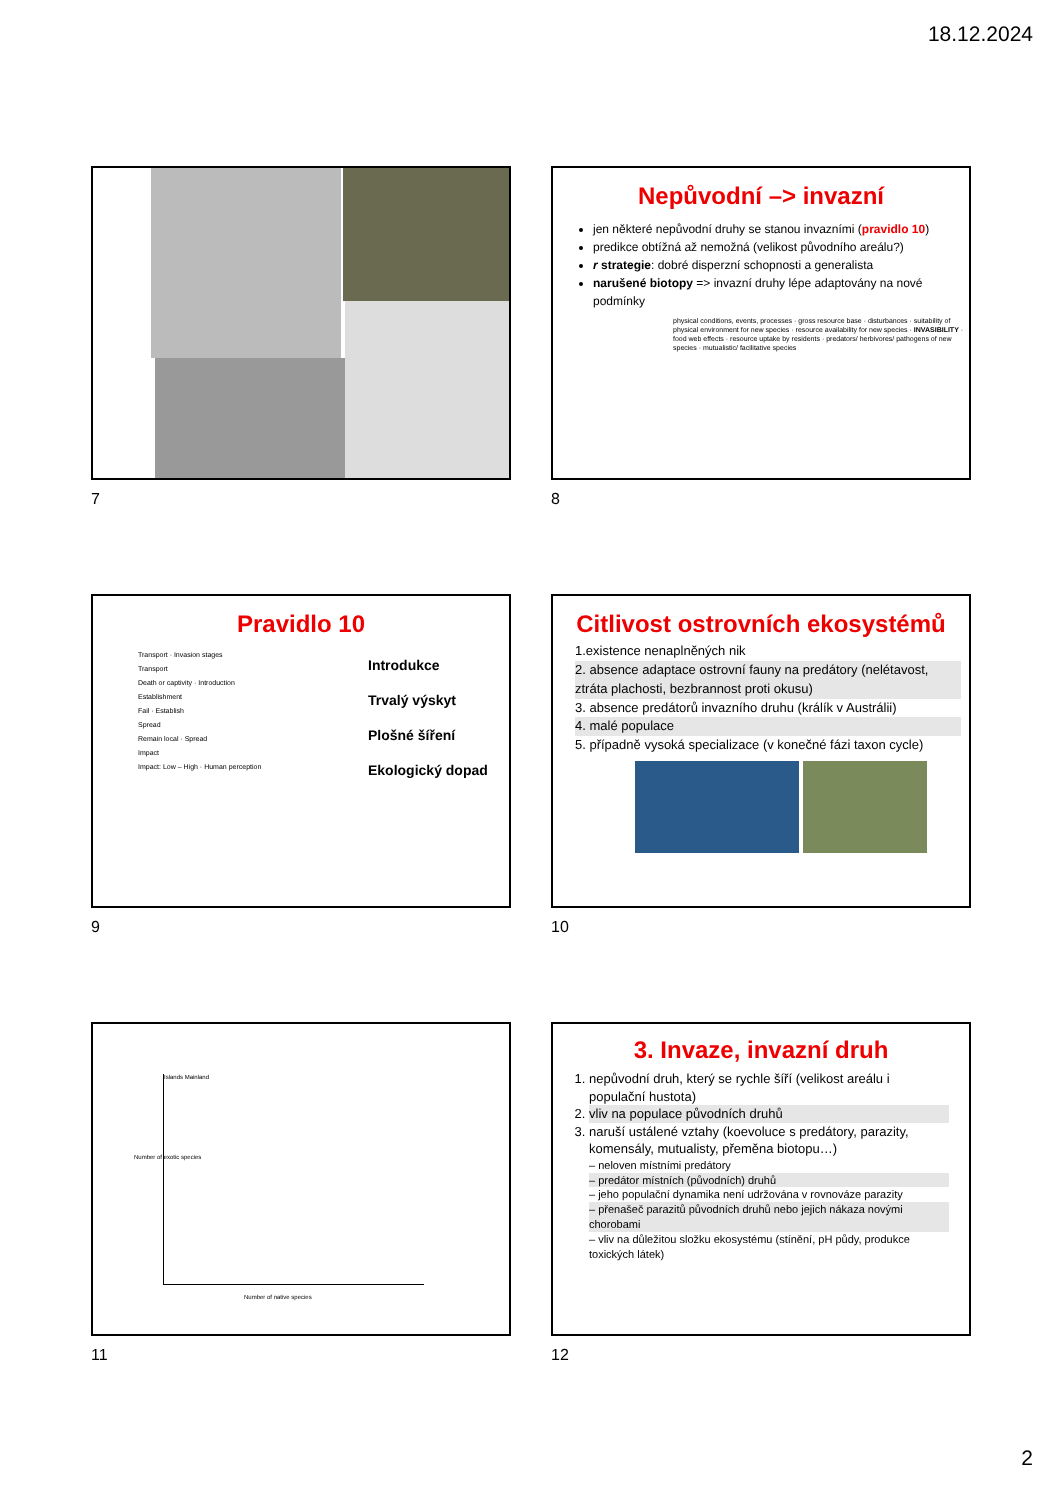18.12.2024
7
Nepůvodní –> invazní
jen některé nepůvodní druhy se stanou invazními (pravidlo 10)
predikce obtížná až nemožná (velikost původního areálu?)
r strategie: dobré disperzní schopnosti a generalista
narušené biotopy => invazní druhy lépe adaptovány na nové podmínky
physical conditions, events, processes · gross resource base · disturbances · suitability of physical environment for new species · resource availability for new species · INVASIBILITY · food web effects · resource uptake by residents · predators/ herbivores/ pathogens of new species · mutualistic/ facilitative species
8
Pravidlo 10
Transport · Invasion stages
Transport
Death or captivity · Introduction
Establishment
Fail · Establish
Spread
Remain local · Spread
Impact
Impact: Low – High · Human perception
Introdukce
Trvalý výskyt
Plošné šíření
Ekologický dopad
9
Citlivost ostrovních ekosystémů
1.existence nenaplněných nik
2. absence adaptace ostrovní fauny na predátory (nelétavost, ztráta plachosti, bezbrannost proti okusu)
3. absence predátorů invazního druhu (králík v Austrálii)
4. malé populace
5. případně vysoká specializace (v konečné fázi taxon cycle)
10
Islands Mainland
Number of native species
Number of exotic species
11
3. Invaze, invazní druh
1. nepůvodní druh, který se rychle šíří (velikost areálu i populační hustota)
2. vliv na populace původních druhů
3. naruší ustálené vztahy (koevoluce s predátory, parazity, komensály, mutualisty, přeměna biotopu…)
– neloven místními predátory
– predátor místních (původních) druhů
– jeho populační dynamika není udržována v rovnováze parazity
– přenašeč parazitů původních druhů nebo jejich nákaza novými chorobami
– vliv na důležitou složku ekosystému (stínění, pH půdy, produkce toxických látek)
12
2